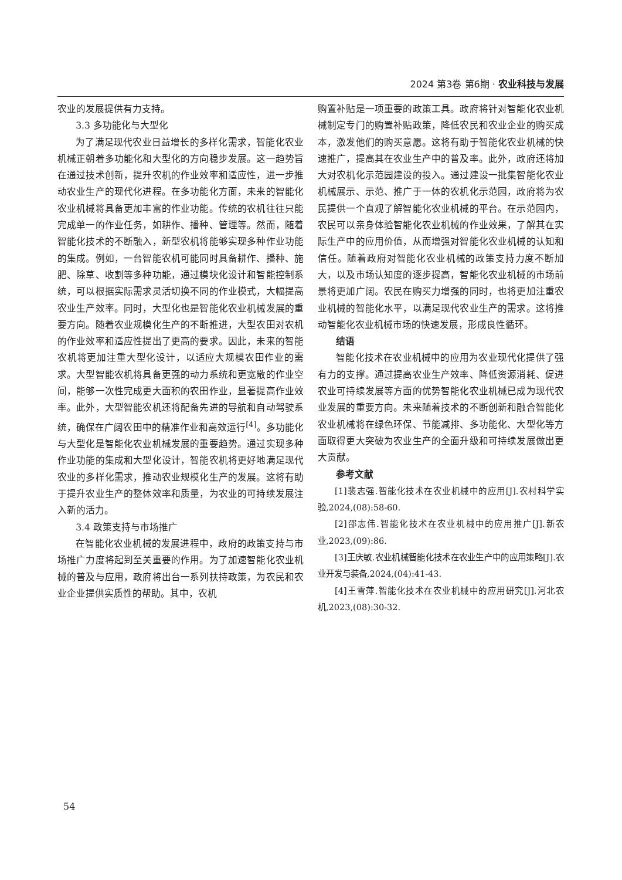2024 第3卷 第6期 · 农业科技与发展
农业的发展提供有力支持。
3.3 多功能化与大型化
为了满足现代农业日益增长的多样化需求，智能化农业机械正朝着多功能化和大型化的方向稳步发展。这一趋势旨在通过技术创新，提升农机的作业效率和适应性，进一步推动农业生产的现代化进程。在多功能化方面，未来的智能化农业机械将具备更加丰富的作业功能。传统的农机往往只能完成单一的作业任务，如耕作、播种、管理等。然而，随着智能化技术的不断融入，新型农机将能够实现多种作业功能的集成。例如，一台智能农机可能同时具备耕作、播种、施肥、除草、收割等多种功能，通过模块化设计和智能控制系统，可以根据实际需求灵活切换不同的作业模式，大幅提高农业生产效率。同时，大型化也是智能化农业机械发展的重要方向。随着农业规模化生产的不断推进，大型农田对农机的作业效率和适应性提出了更高的要求。因此，未来的智能农机将更加注重大型化设计，以适应大规模农田作业的需求。大型智能农机将具备更强的动力系统和更宽敞的作业空间，能够一次性完成更大面积的农田作业，显著提高作业效率。此外，大型智能农机还将配备先进的导航和自动驾驶系统，确保在广阔农田中的精准作业和高效运行<sup>[4]</sup>。多功能化与大型化是智能化农业机械发展的重要趋势。通过实现多种作业功能的集成和大型化设计，智能农机将更好地满足现代农业的多样化需求，推动农业规模化生产的发展。这将有助于提升农业生产的整体效率和质量，为农业的可持续发展注入新的活力。
3.4 政策支持与市场推广
在智能化农业机械的发展进程中，政府的政策支持与市场推广力度将起到至关重要的作用。为了加速智能化农业机械的普及与应用，政府将出台一系列扶持政策，为农民和农业企业提供实质性的帮助。其中，农机
购置补贴是一项重要的政策工具。政府将针对智能化农业机械制定专门的购置补贴政策，降低农民和农业企业的购买成本，激发他们的购买意愿。这将有助于智能化农业机械的快速推广，提高其在农业生产中的普及率。此外，政府还将加大对农机化示范园建设的投入。通过建设一批集智能化农业机械展示、示范、推广于一体的农机化示范园，政府将为农民提供一个直观了解智能化农业机械的平台。在示范园内，农民可以亲身体验智能化农业机械的作业效果，了解其在实际生产中的应用价值，从而增强对智能化农业机械的认知和信任。随着政府对智能化农业机械的政策支持力度不断加大，以及市场认知度的逐步提高，智能化农业机械的市场前景将更加广阔。农民在购买力增强的同时，也将更加注重农业机械的智能化水平，以满足现代农业生产的需求。这将推动智能化农业机械市场的快速发展，形成良性循环。
结语
智能化技术在农业机械中的应用为农业现代化提供了强有力的支撑。通过提高农业生产效率、降低资源消耗、促进农业可持续发展等方面的优势智能化农业机械已成为现代农业发展的重要方向。未来随着技术的不断创新和融合智能化农业机械将在绿色环保、节能减排、多功能化、大型化等方面取得更大突破为农业生产的全面升级和可持续发展做出更大贡献。
参考文献
[1]裴志强.智能化技术在农业机械中的应用[J].农村科学实验,2024,(08):58-60.
[2]邵志伟.智能化技术在农业机械中的应用推广[J].新农业,2023,(09):86.
[3]王庆敏.农业机械智能化技术在农业生产中的应用策略[J].农业开发与装备,2024,(04):41-43.
[4]王雪萍.智能化技术在农业机械中的应用研究[J].河北农机,2023,(08):30-32.
54